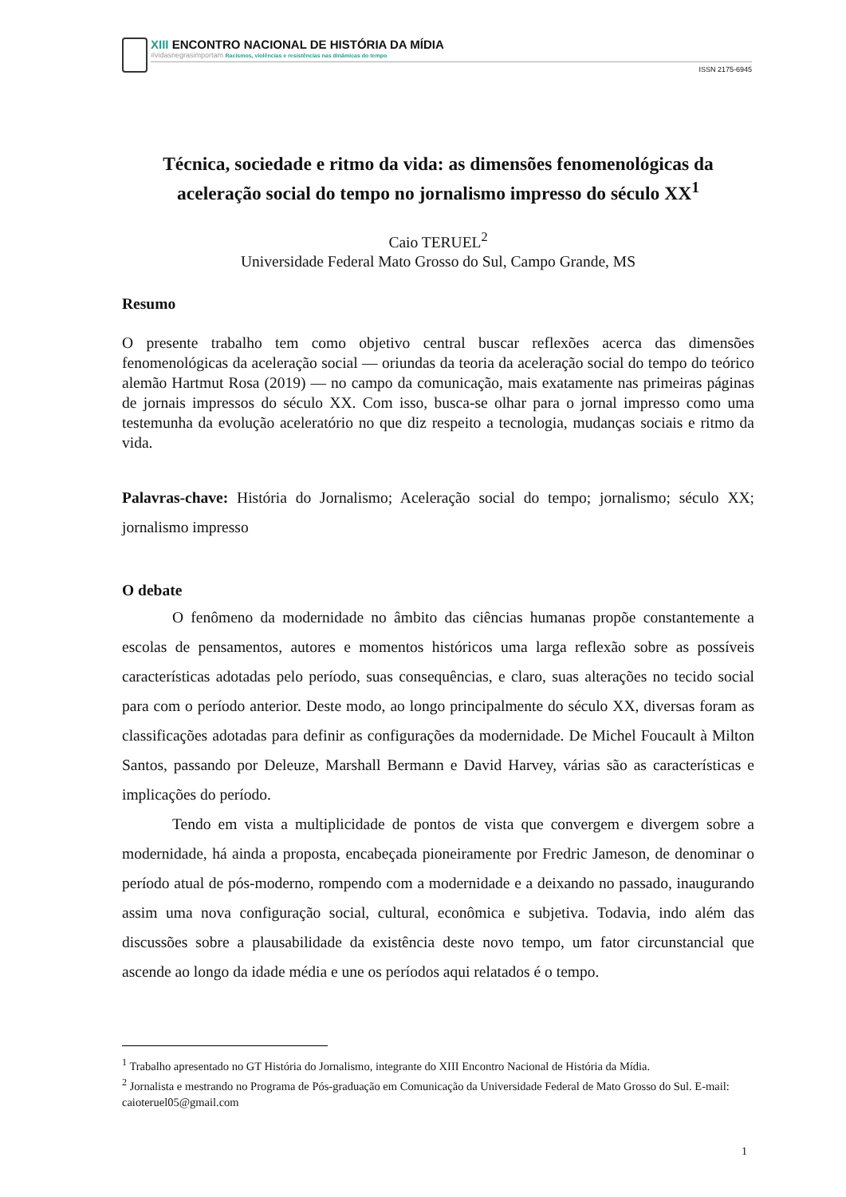XIII ENCONTRO NACIONAL DE HISTÓRIA DA MÍDIA
#vidasnegrasimportam Racismos, violências e resistências nas dinâmicas do tempo
ISSN 2175-6945
Técnica, sociedade e ritmo da vida: as dimensões fenomenológicas da aceleração social do tempo no jornalismo impresso do século XX<sup>1</sup>
Caio TERUEL<sup>2</sup>
Universidade Federal Mato Grosso do Sul, Campo Grande, MS
Resumo
O presente trabalho tem como objetivo central buscar reflexões acerca das dimensões fenomenológicas da aceleração social — oriundas da teoria da aceleração social do tempo do teórico alemão Hartmut Rosa (2019) — no campo da comunicação, mais exatamente nas primeiras páginas de jornais impressos do século XX. Com isso, busca-se olhar para o jornal impresso como uma testemunha da evolução aceleratório no que diz respeito a tecnologia, mudanças sociais e ritmo da vida.
Palavras-chave: História do Jornalismo; Aceleração social do tempo; jornalismo; século XX; jornalismo impresso
O debate
O fenômeno da modernidade no âmbito das ciências humanas propõe constantemente a escolas de pensamentos, autores e momentos históricos uma larga reflexão sobre as possíveis características adotadas pelo período, suas consequências, e claro, suas alterações no tecido social para com o período anterior. Deste modo, ao longo principalmente do século XX, diversas foram as classificações adotadas para definir as configurações da modernidade. De Michel Foucault à Milton Santos, passando por Deleuze, Marshall Bermann e David Harvey, várias são as características e implicações do período.
Tendo em vista a multiplicidade de pontos de vista que convergem e divergem sobre a modernidade, há ainda a proposta, encabeçada pioneiramente por Fredric Jameson, de denominar o período atual de pós-moderno, rompendo com a modernidade e a deixando no passado, inaugurando assim uma nova configuração social, cultural, econômica e subjetiva. Todavia, indo além das discussões sobre a plausabilidade da existência deste novo tempo, um fator circunstancial que ascende ao longo da idade média e une os períodos aqui relatados é o tempo.
<sup>1</sup> Trabalho apresentado no GT História do Jornalismo, integrante do XIII Encontro Nacional de História da Mídia.
<sup>2</sup> Jornalista e mestrando no Programa de Pós-graduação em Comunicação da Universidade Federal de Mato Grosso do Sul. E-mail: caioteruel05@gmail.com
1